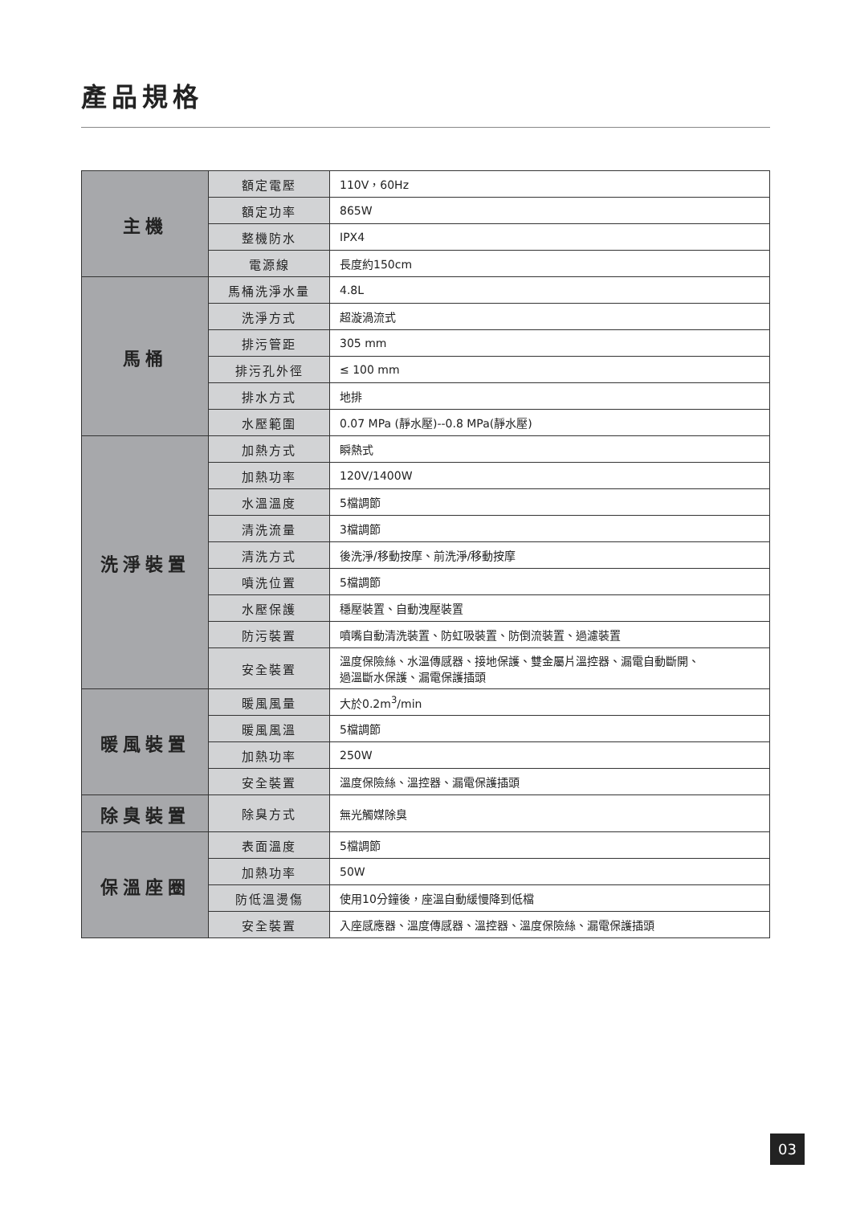產品規格
| 主機 | 額定電壓 | 110V，60Hz |
| | 額定功率 | 865W |
| | 整機防水 | IPX4 |
| | 電源線 | 長度約150cm |
| 馬桶 | 馬桶洗淨水量 | 4.8L |
| | 洗淨方式 | 超漩渦流式 |
| | 排污管距 | 305 mm |
| | 排污孔外徑 | ≤ 100 mm |
| | 排水方式 | 地排 |
| | 水壓範圍 | 0.07 MPa (靜水壓)--0.8 MPa(靜水壓) |
| 洗淨裝置 | 加熱方式 | 瞬熱式 |
| | 加熱功率 | 120V/1400W |
| | 水溫溫度 | 5檔調節 |
| | 清洗流量 | 3檔調節 |
| | 清洗方式 | 後洗淨/移動按摩、前洗淨/移動按摩 |
| | 噴洗位置 | 5檔調節 |
| | 水壓保護 | 穩壓裝置、自動洩壓裝置 |
| | 防污裝置 | 噴嘴自動清洗裝置、防虹吸裝置、防倒流裝置、過濾裝置 |
| | 安全裝置 | 溫度保險絲、水溫傳感器、接地保護、雙金屬片溫控器、漏電自動斷開、 過溫斷水保護、漏電保護插頭 |
| 暖風裝置 | 暖風風量 | 大於0.2m<sup>3</sup>/min |
| | 暖風風溫 | 5檔調節 |
| | 加熱功率 | 250W |
| | 安全裝置 | 溫度保險絲、溫控器、漏電保護插頭 |
| 除臭裝置 | 除臭方式 | 無光觸媒除臭 |
| 保溫座圈 | 表面溫度 | 5檔調節 |
| | 加熱功率 | 50W |
| | 防低溫燙傷 | 使用10分鐘後，座溫自動緩慢降到低檔 |
| | 安全裝置 | 入座感應器、溫度傳感器、溫控器、溫度保險絲、漏電保護插頭 |
03